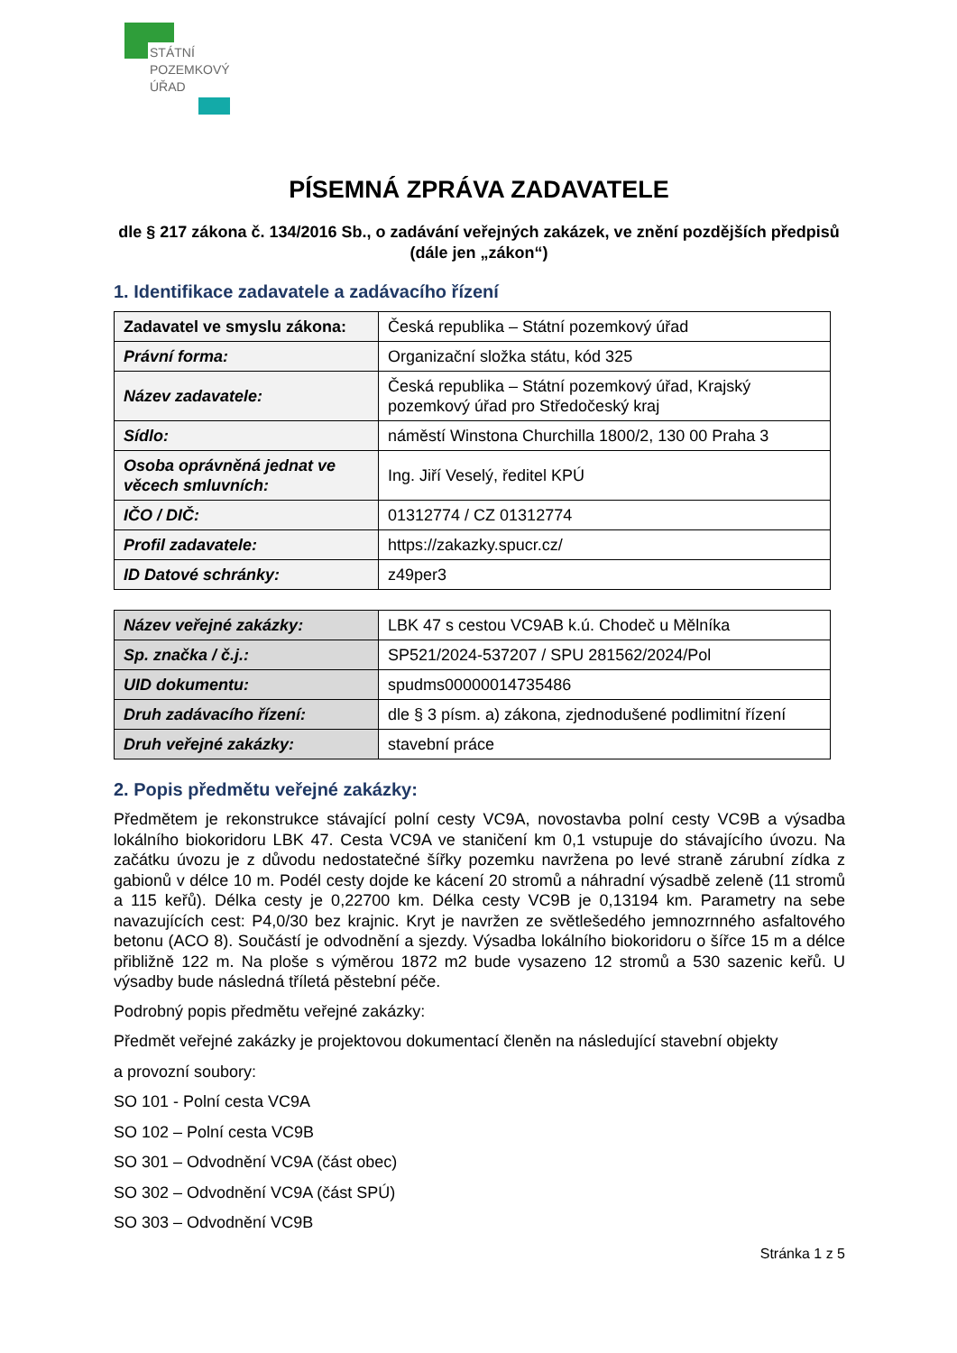STÁTNÍ
POZEMKOVÝ
ÚŘAD
PÍSEMNÁ ZPRÁVA ZADAVATELE
dle § 217 zákona č. 134/2016 Sb., o zadávání veřejných zakázek, ve znění pozdějších předpisů (dále jen „zákon“)
1. Identifikace zadavatele a zadávacího řízení
| Zadavatel ve smyslu zákona: | Česká republika – Státní pozemkový úřad |
| Právní forma: | Organizační složka státu, kód 325 |
| Název zadavatele: | Česká republika – Státní pozemkový úřad, Krajský pozemkový úřad pro Středočeský kraj |
| Sídlo: | náměstí Winstona Churchilla 1800/2, 130 00 Praha 3 |
| Osoba oprávněná jednat ve věcech smluvních: | Ing. Jiří Veselý, ředitel KPÚ |
| IČO / DIČ: | 01312774 / CZ 01312774 |
| Profil zadavatele: | https://zakazky.spucr.cz/ |
| ID Datové schránky: | z49per3 |
| Název veřejné zakázky: | LBK 47 s cestou VC9AB k.ú. Chodeč u Mělníka |
| Sp. značka / č.j.: | SP521/2024-537207 / SPU 281562/2024/Pol |
| UID dokumentu: | spudms00000014735486 |
| Druh zadávacího řízení: | dle § 3 písm. a) zákona, zjednodušené podlimitní řízení |
| Druh veřejné zakázky: | stavební práce |
2. Popis předmětu veřejné zakázky:
Předmětem je rekonstrukce stávající polní cesty VC9A, novostavba polní cesty VC9B a výsadba lokálního biokoridoru LBK 47. Cesta VC9A ve staničení km 0,1 vstupuje do stávajícího úvozu. Na začátku úvozu je z důvodu nedostatečné šířky pozemku navržena po levé straně zárubní zídka z gabionů v délce 10 m. Podél cesty dojde ke kácení 20 stromů a náhradní výsadbě zeleně (11 stromů a 115 keřů). Délka cesty je 0,22700 km. Délka cesty VC9B je 0,13194 km. Parametry na sebe navazujících cest: P4,0/30 bez krajnic. Kryt je navržen ze světlešedého jemnozrnného asfaltového betonu (ACO 8). Součástí je odvodnění a sjezdy. Výsadba lokálního biokoridoru o šířce 15 m a délce přibližně 122 m. Na ploše s výměrou 1872 m2 bude vysazeno 12 stromů a 530 sazenic keřů. U výsadby bude následná tříletá pěstební péče.
Podrobný popis předmětu veřejné zakázky:
Předmět veřejné zakázky je projektovou dokumentací členěn na následující stavební objekty
a provozní soubory:
SO 101 - Polní cesta VC9A
SO 102 – Polní cesta VC9B
SO 301 – Odvodnění VC9A (část obec)
SO 302 – Odvodnění VC9A (část SPÚ)
SO 303 – Odvodnění VC9B
Stránka 1 z 5